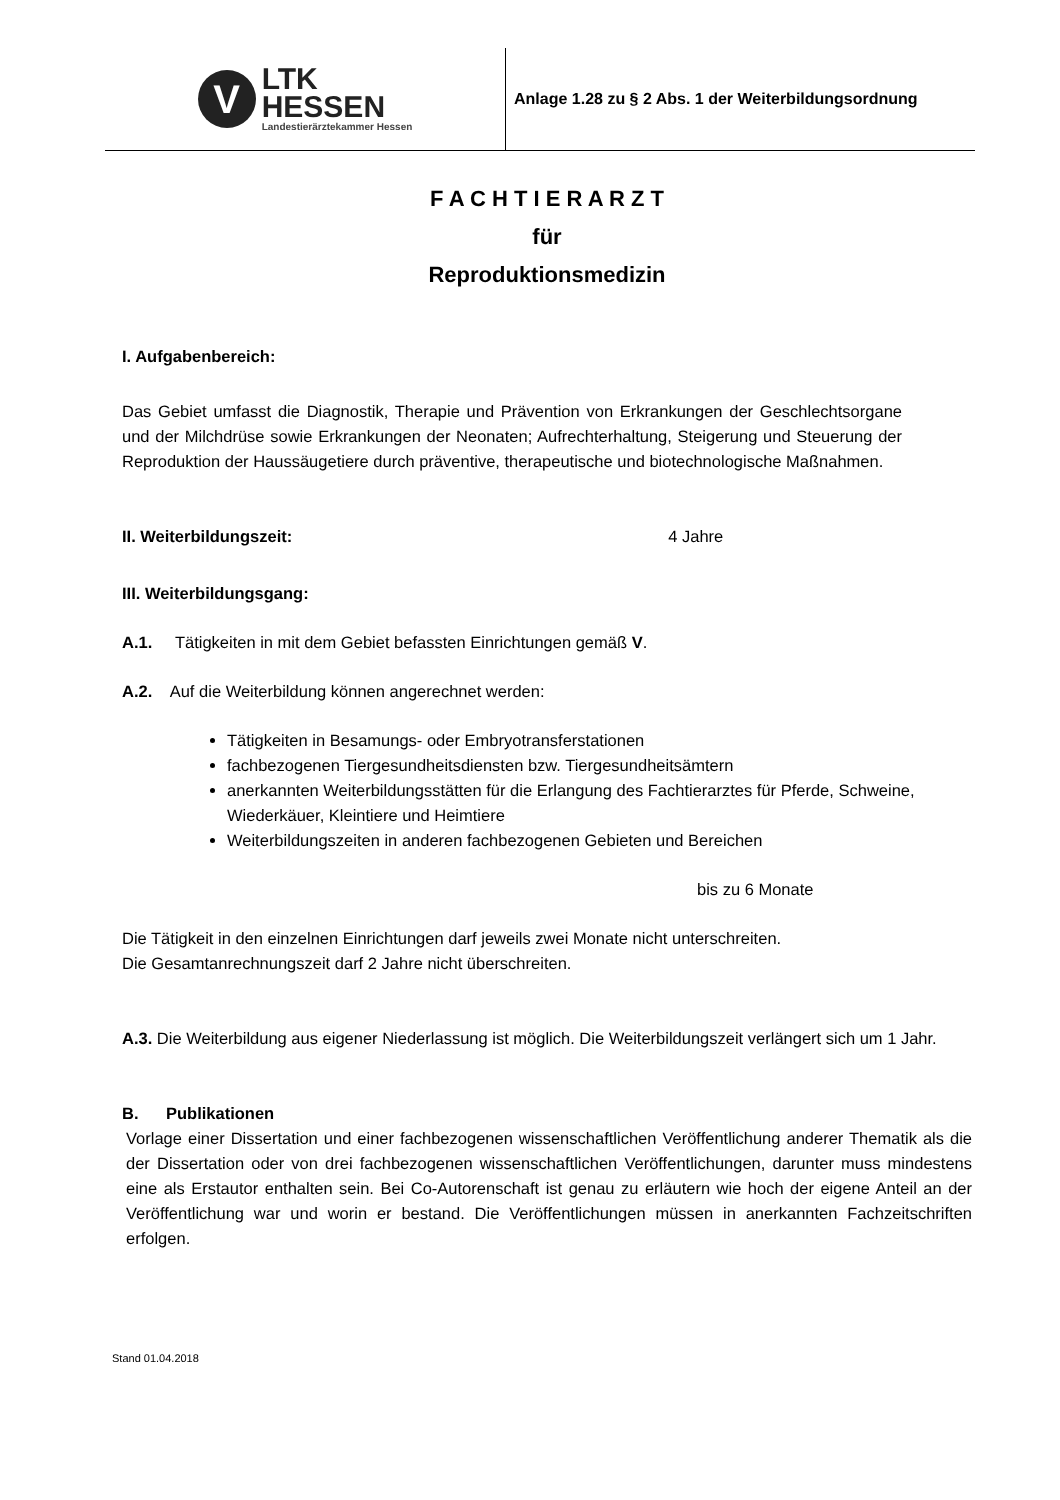V
LTK
HESSEN
Landestierärztekammer Hessen
Anlage 1.28 zu § 2 Abs. 1 der Weiterbildungsordnung
F A C H T I E R A R Z T
für
Reproduktionsmedizin
I. Aufgabenbereich:
Das Gebiet umfasst die Diagnostik, Therapie und Prävention von Erkrankungen der Geschlechtsorgane und der Milchdrüse sowie Erkrankungen der Neonaten; Aufrechterhaltung, Steigerung und Steuerung der Reproduktion der Haussäugetiere durch präventive, therapeutische und biotechnologische Maßnahmen.
II. Weiterbildungszeit: 4 Jahre
III. Weiterbildungsgang:
A.1. Tätigkeiten in mit dem Gebiet befassten Einrichtungen gemäß V.
A.2. Auf die Weiterbildung können angerechnet werden:
Tätigkeiten in Besamungs- oder Embryotransferstationen
fachbezogenen Tiergesundheitsdiensten bzw. Tiergesundheitsämtern
anerkannten Weiterbildungsstätten für die Erlangung des Fachtierarztes für Pferde, Schweine, Wiederkäuer, Kleintiere und Heimtiere
Weiterbildungszeiten in anderen fachbezogenen Gebieten und Bereichen
bis zu 6 Monate
Die Tätigkeit in den einzelnen Einrichtungen darf jeweils zwei Monate nicht unterschreiten.
Die Gesamtanrechnungszeit darf 2 Jahre nicht überschreiten.
A.3. Die Weiterbildung aus eigener Niederlassung ist möglich. Die Weiterbildungszeit verlängert sich um 1 Jahr.
B. Publikationen
Vorlage einer Dissertation und einer fachbezogenen wissenschaftlichen Veröffentlichung anderer Thematik als die der Dissertation oder von drei fachbezogenen wissenschaftlichen Veröffentlichungen, darunter muss mindestens eine als Erstautor enthalten sein. Bei Co-Autorenschaft ist genau zu erläutern wie hoch der eigene Anteil an der Veröffentlichung war und worin er bestand. Die Veröffentlichungen müssen in anerkannten Fachzeitschriften erfolgen.
Stand 01.04.2018